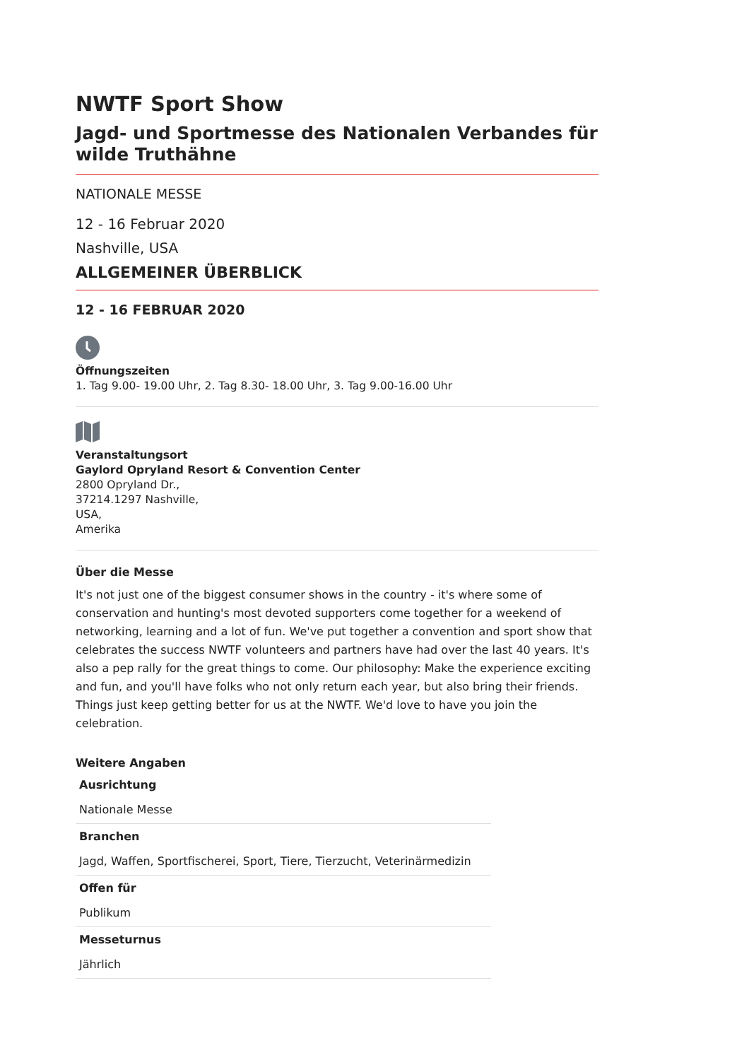NWTF Sport Show
Jagd- und Sportmesse des Nationalen Verbandes für wilde Truthähne
NATIONALE MESSE
12 - 16 Februar 2020
Nashville, USA
ALLGEMEINER ÜBERBLICK
12 - 16 FEBRUAR 2020
Öffnungszeiten
1. Tag 9.00- 19.00 Uhr, 2. Tag 8.30- 18.00 Uhr, 3. Tag 9.00-16.00 Uhr
Veranstaltungsort
Gaylord Opryland Resort & Convention Center
2800 Opryland Dr.,
37214.1297 Nashville,
USA,
Amerika
Über die Messe
It's not just one of the biggest consumer shows in the country - it's where some of conservation and hunting's most devoted supporters come together for a weekend of networking, learning and a lot of fun. We've put together a convention and sport show that celebrates the success NWTF volunteers and partners have had over the last 40 years. It's also a pep rally for the great things to come. Our philosophy: Make the experience exciting and fun, and you'll have folks who not only return each year, but also bring their friends. Things just keep getting better for us at the NWTF. We'd love to have you join the celebration.
Weitere Angaben
| Ausrichtung |
| Nationale Messe |
| Branchen |
| Jagd, Waffen, Sportfischerei, Sport, Tiere, Tierzucht, Veterinärmedizin |
| Offen für |
| Publikum |
| Messeturnus |
| Jährlich |